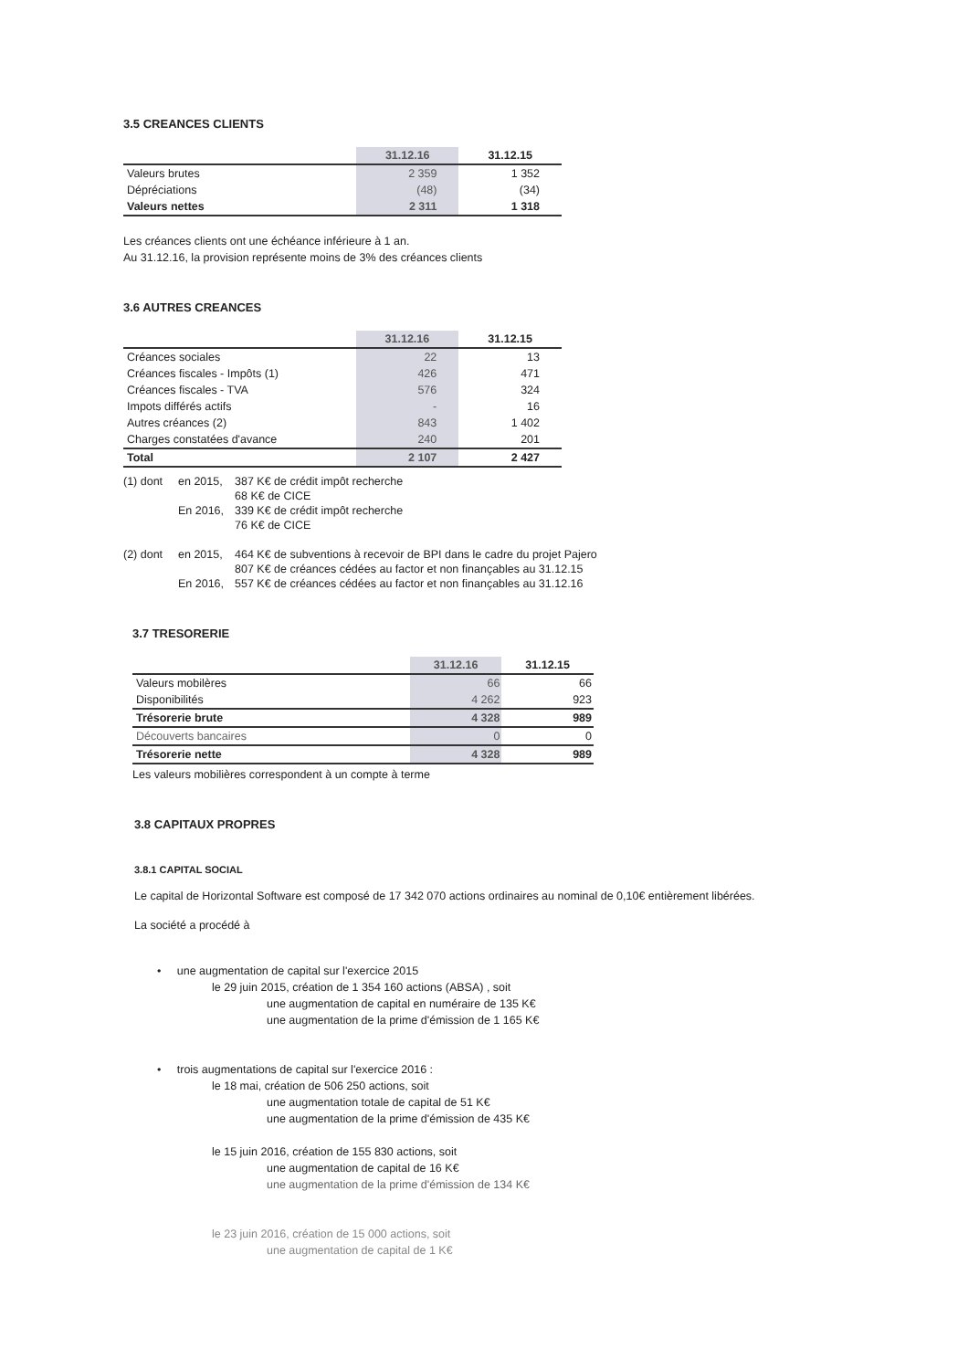3.5 CREANCES CLIENTS
| | 31.12.16 | 31.12.15 |
| --- | --- | --- |
| Valeurs brutes | 2 359 | 1 352 |
| Dépréciations | (48) | (34) |
| Valeurs nettes | 2 311 | 1 318 |
Les créances clients ont une échéance inférieure à 1 an.
Au 31.12.16, la provision représente moins de 3% des créances clients
3.6 AUTRES CREANCES
| | 31.12.16 | 31.12.15 |
| --- | --- | --- |
| Créances sociales | 22 | 13 |
| Créances fiscales - Impôts (1) | 426 | 471 |
| Créances fiscales - TVA | 576 | 324 |
| Impots différés actifs | - | 16 |
| Autres créances (2) | 843 | 1 402 |
| Charges constatées d'avance | 240 | 201 |
| Total | 2 107 | 2 427 |
(1) dont en 2015, 387 K€ de crédit impôt recherche 68 K€ de CICE En 2016, 339 K€ de crédit impôt recherche 76 K€ de CICE
(2) dont en 2015, 464 K€ de subventions à recevoir de BPI dans le cadre du projet Pajero 807 K€ de créances cédées au factor et non finançables au 31.12.15 En 2016, 557 K€ de créances cédées au factor et non finançables au 31.12.16
3.7 TRESORERIE
| | 31.12.16 | 31.12.15 |
| --- | --- | --- |
| Valeurs mobilères | 66 | 66 |
| Disponibilités | 4 262 | 923 |
| Trésorerie brute | 4 328 | 989 |
| Découverts bancaires | 0 | 0 |
| Trésorerie nette | 4 328 | 989 |
Les valeurs mobilières correspondent à un compte à terme
3.8 CAPITAUX PROPRES
3.8.1 CAPITAL SOCIAL
Le capital de Horizontal Software est composé de 17 342 070 actions ordinaires au nominal de 0,10€ entièrement libérées.
La société a procédé à
• une augmentation de capital sur l'exercice 2015
le 29 juin 2015, création de 1 354 160 actions (ABSA) , soit
une augmentation de capital en numéraire de 135 K€
une augmentation de la prime d'émission de 1 165 K€
• trois augmentations de capital sur l'exercice 2016 :
le 18 mai, création de 506 250 actions, soit
une augmentation totale de capital de 51 K€
une augmentation de la prime d'émission de 435 K€
le 15 juin 2016, création de 155 830 actions, soit
une augmentation de capital de 16 K€
une augmentation de la prime d'émission de 134 K€
le 23 juin 2016, création de 15 000 actions, soit
une augmentation de capital de 1 K€